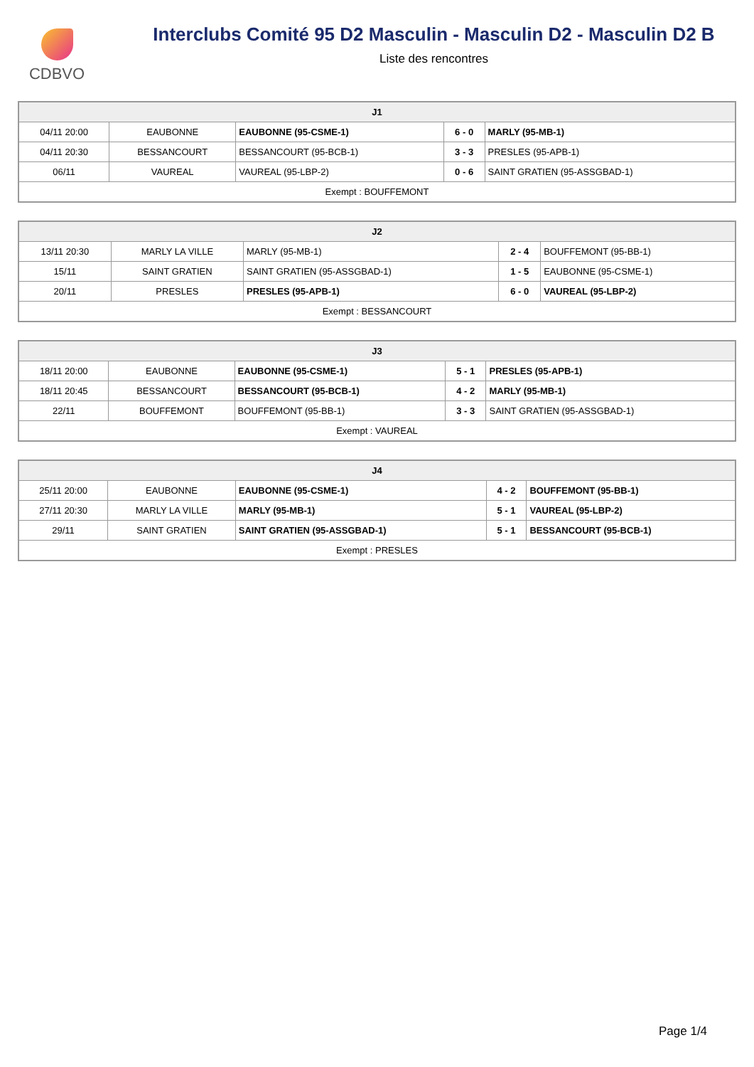CDBVO
Interclubs Comité 95 D2 Masculin - Masculin D2 - Masculin D2 B
Liste des rencontres
| J1 | | | | |
| --- | --- | --- | --- | --- |
| 04/11 20:00 | EAUBONNE | EAUBONNE (95-CSME-1) | 6 - 0 | MARLY (95-MB-1) |
| 04/11 20:30 | BESSANCOURT | BESSANCOURT (95-BCB-1) | 3 - 3 | PRESLES (95-APB-1) |
| 06/11 | VAUREAL | VAUREAL (95-LBP-2) | 0 - 6 | SAINT GRATIEN (95-ASSGBAD-1) |
| Exempt : BOUFFEMONT | | | | |
| J2 | | | | |
| --- | --- | --- | --- | --- |
| 13/11 20:30 | MARLY LA VILLE | MARLY (95-MB-1) | 2 - 4 | BOUFFEMONT (95-BB-1) |
| 15/11 | SAINT GRATIEN | SAINT GRATIEN (95-ASSGBAD-1) | 1 - 5 | EAUBONNE (95-CSME-1) |
| 20/11 | PRESLES | PRESLES (95-APB-1) | 6 - 0 | VAUREAL (95-LBP-2) |
| Exempt : BESSANCOURT | | | | |
| J3 | | | | |
| --- | --- | --- | --- | --- |
| 18/11 20:00 | EAUBONNE | EAUBONNE (95-CSME-1) | 5 - 1 | PRESLES (95-APB-1) |
| 18/11 20:45 | BESSANCOURT | BESSANCOURT (95-BCB-1) | 4 - 2 | MARLY (95-MB-1) |
| 22/11 | BOUFFEMONT | BOUFFEMONT (95-BB-1) | 3 - 3 | SAINT GRATIEN (95-ASSGBAD-1) |
| Exempt : VAUREAL | | | | |
| J4 | | | | |
| --- | --- | --- | --- | --- |
| 25/11 20:00 | EAUBONNE | EAUBONNE (95-CSME-1) | 4 - 2 | BOUFFEMONT (95-BB-1) |
| 27/11 20:30 | MARLY LA VILLE | MARLY (95-MB-1) | 5 - 1 | VAUREAL (95-LBP-2) |
| 29/11 | SAINT GRATIEN | SAINT GRATIEN (95-ASSGBAD-1) | 5 - 1 | BESSANCOURT (95-BCB-1) |
| Exempt : PRESLES | | | | |
Page 1/4